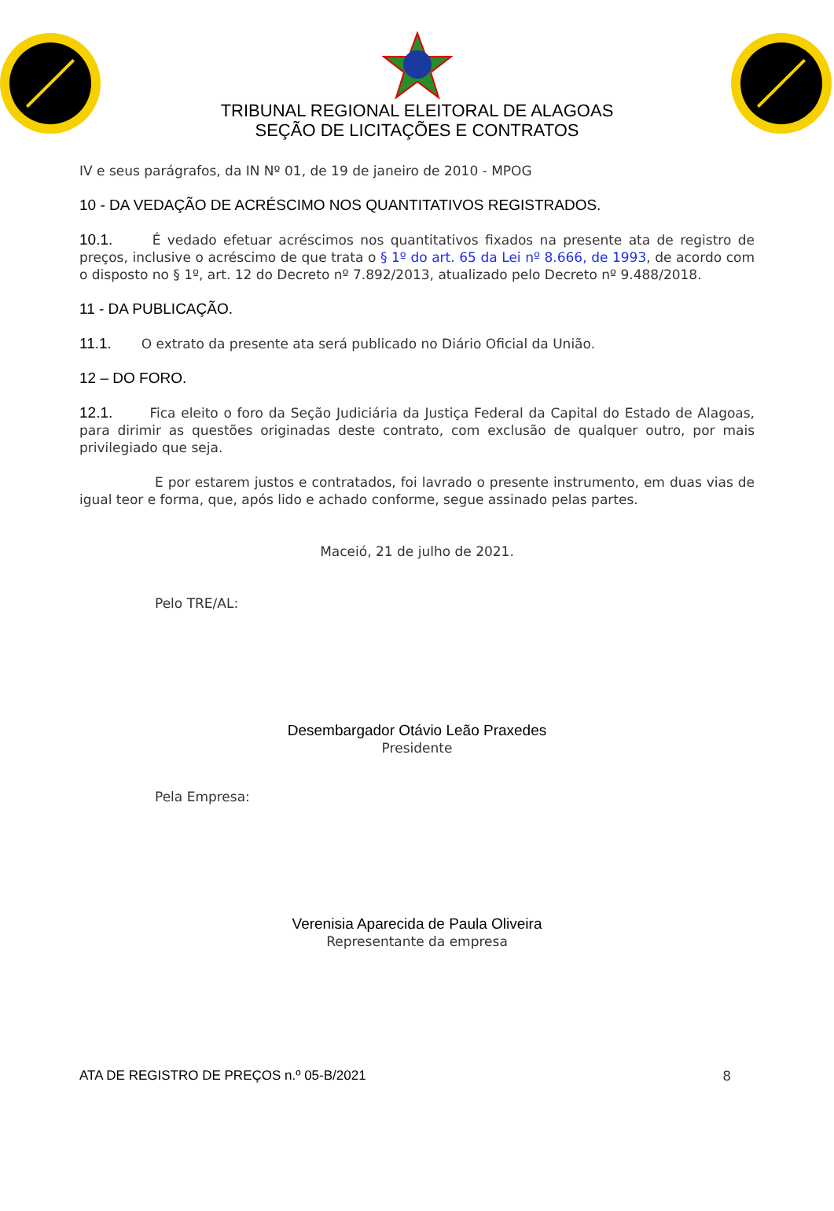TRIBUNAL REGIONAL ELEITORAL DE ALAGOAS
SEÇÃO DE LICITAÇÕES E CONTRATOS
IV e seus parágrafos, da IN Nº 01, de 19 de janeiro de 2010 - MPOG
10 - DA VEDAÇÃO DE ACRÉSCIMO NOS QUANTITATIVOS REGISTRADOS.
10.1. É vedado efetuar acréscimos nos quantitativos fixados na presente ata de registro de preços, inclusive o acréscimo de que trata o § 1º do art. 65 da Lei nº 8.666, de 1993, de acordo com o disposto no § 1º, art. 12 do Decreto nº 7.892/2013, atualizado pelo Decreto nº 9.488/2018.
11 - DA PUBLICAÇÃO.
11.1. O extrato da presente ata será publicado no Diário Oficial da União.
12 – DO FORO.
12.1. Fica eleito o foro da Seção Judiciária da Justiça Federal da Capital do Estado de Alagoas, para dirimir as questões originadas deste contrato, com exclusão de qualquer outro, por mais privilegiado que seja.
E por estarem justos e contratados, foi lavrado o presente instrumento, em duas vias de igual teor e forma, que, após lido e achado conforme, segue assinado pelas partes.
Maceió, 21 de julho de 2021.
Pelo TRE/AL:
Desembargador Otávio Leão Praxedes
Presidente
Pela Empresa:
Verenisia Aparecida de Paula Oliveira
Representante da empresa
ATA DE REGISTRO DE PREÇOS n.º 05-B/2021 8